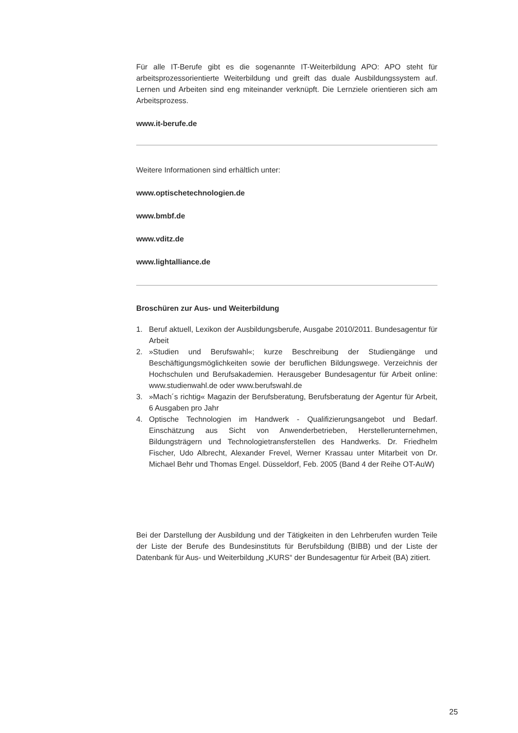Für alle IT-Berufe gibt es die sogenannte IT-Weiterbildung APO: APO steht für arbeitsprozessorientierte Weiterbildung und greift das duale Ausbildungssystem auf. Lernen und Arbeiten sind eng miteinander verknüpft. Die Lernziele orientieren sich am Arbeitsprozess.
www.it-berufe.de
Weitere Informationen sind erhältlich unter:
www.optischetechnologien.de
www.bmbf.de
www.vditz.de
www.lightalliance.de
Broschüren zur Aus- und Weiterbildung
1. Beruf aktuell, Lexikon der Ausbildungsberufe, Ausgabe 2010/2011. Bundesagentur für Arbeit
2. »Studien und Berufswahl«; kurze Beschreibung der Studiengänge und Beschäftigungsmöglichkeiten sowie der beruflichen Bildungswege. Verzeichnis der Hochschulen und Berufsakademien. Herausgeber Bundesagentur für Arbeit online: www.studienwahl.de oder www.berufswahl.de
3. »Mach´s richtig« Magazin der Berufsberatung, Berufsberatung der Agentur für Arbeit, 6 Ausgaben pro Jahr
4. Optische Technologien im Handwerk - Qualifizierungsangebot und Bedarf. Einschätzung aus Sicht von Anwenderbetrieben, Herstellerunternehmen, Bildungsträgern und Technologietransferstellen des Handwerks. Dr. Friedhelm Fischer, Udo Albrecht, Alexander Frevel, Werner Krassau unter Mitarbeit von Dr. Michael Behr und Thomas Engel. Düsseldorf, Feb. 2005 (Band 4 der Reihe OT-AuW)
Bei der Darstellung der Ausbildung und der Tätigkeiten in den Lehrberufen wurden Teile der Liste der Berufe des Bundesinstituts für Berufsbildung (BIBB) und der Liste der Datenbank für Aus- und Weiterbildung „KURS“ der Bundesagentur für Arbeit (BA) zitiert.
25